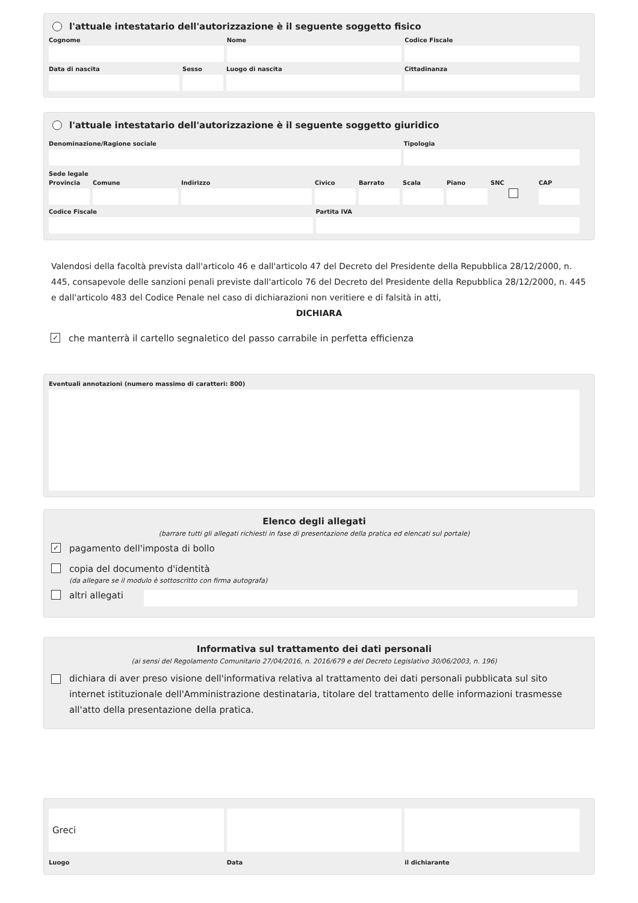l'attuale intestatario dell'autorizzazione è il seguente soggetto fisico
Cognome Nome Codice Fiscale
Data di nascita Sesso Luogo di nascita Cittadinanza
l'attuale intestatario dell'autorizzazione è il seguente soggetto giuridico
Denominazione/Ragione sociale Tipologia
Sede legale
Provincia
Comune Indirizzo Civico Barrato Scala Piano SNC CAP
Codice Fiscale Partita IVA
Valendosi della facoltà prevista dall'articolo 46 e dall'articolo 47 del Decreto del Presidente della Repubblica 28/12/2000, n. 445, consapevole delle sanzioni penali previste dall'articolo 76 del Decreto del Presidente della Repubblica 28/12/2000, n. 445 e dall'articolo 483 del Codice Penale nel caso di dichiarazioni non veritiere e di falsità in atti,
DICHIARA
✓ che manterrà il cartello segnaletico del passo carrabile in perfetta efficienza
Eventuali annotazioni (numero massimo di caratteri: 800)
Elenco degli allegati
(barrare tutti gli allegati richiesti in fase di presentazione della pratica ed elencati sul portale)
✓ pagamento dell'imposta di bollo
copia del documento d'identità
(da allegare se il modulo è sottoscritto con firma autografa)
altri allegati
Informativa sul trattamento dei dati personali
(ai sensi del Regolamento Comunitario 27/04/2016, n. 2016/679 e del Decreto Legislativo 30/06/2003, n. 196)
dichiara di aver preso visione dell'informativa relativa al trattamento dei dati personali pubblicata sul sito internet istituzionale dell'Amministrazione destinataria, titolare del trattamento delle informazioni trasmesse all'atto della presentazione della pratica.
Greci
Luogo
Data il dichiarante